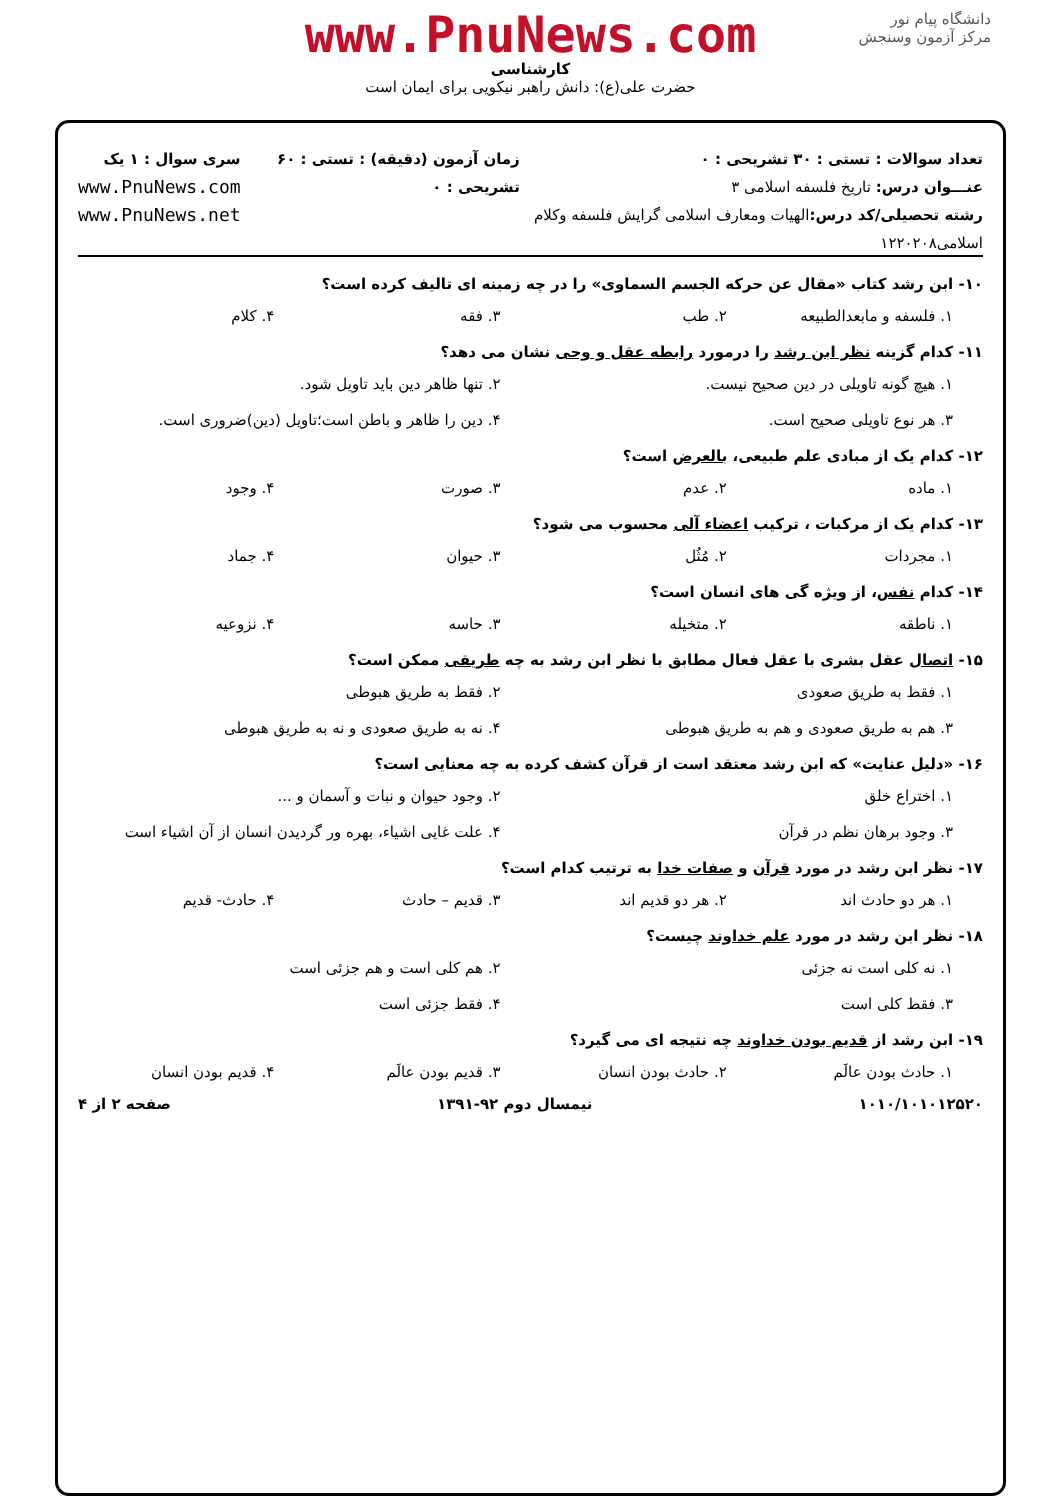دانشگاه پیام نور
مرکز آزمون وسنجش
www.PnuNews.com
کارشناسی
حضرت علی(ع): دانش راهبر نیکویی برای ایمان است
تعداد سوالات : تستی : ۳۰ تشریحی : ۰
عنـــوان درس: تاریخ فلسفه اسلامی ۳
رشته تحصیلی/کد درس: الهیات ومعارف اسلامی گرایش فلسفه وکلام اسلامی۱۲۲۰۲۰۸
زمان آزمون (دقیقه) : تستی : ۶۰ تشریحی : ۰
سری سوال : ۱ یک
www.PnuNews.com
www.PnuNews.net
۱۰- ابن رشد کتاب «مقال عن حرکه الجسم السماوی» را در چه زمینه ای تالیف کرده است؟
۱. فلسفه و مابعدالطبیعه ۲. طب ۳. فقه ۴. کلام
۱۱- کدام گزینه نظر ابن رشد را درمورد رابطه عقل و وحی نشان می دهد؟
۱. هیچ گونه تاویلی در دین صحیح نیست. ۲. تنها ظاهر دین باید تاویل شود. ۳. هر نوع تاویلی صحیح است. ۴. دین را ظاهر و باطن است؛تاویل (دین)ضروری است.
۱۲- کدام یک از مبادی علم طبیعی، بالعرض است؟
۱. ماده ۲. عدم ۳. صورت ۴. وجود
۱۳- کدام یک از مرکبات ، ترکیب اعضاء آلی محسوب می شود؟
۱. مجردات ۲. مُثُل ۳. حیوان ۴. جماد
۱۴- کدام نفس، از ویژه گی های انسان است؟
۱. ناطقه ۲. متخیله ۳. حاسه ۴. نزوعیه
۱۵- اتصال عقل بشری با عقل فعال مطابق با نظر ابن رشد به چه طریقی ممکن است؟
۱. فقط به طریق صعودی ۲. فقط به طریق هبوطی ۳. هم به طریق صعودی و هم به طریق هبوطی ۴. نه به طریق صعودی و نه به طریق هبوطی
۱۶- «دلیل عنایت» که ابن رشد معتقد است از قرآن کشف کرده به چه معنایی است؟
۱. اختراع خلق ۲. وجود حیوان و نبات و آسمان و ... ۳. وجود برهان نظم در قرآن ۴. علت غایی اشیاء، بهره ور گردیدن انسان از آن اشیاء است
۱۷- نظر ابن رشد در مورد قرآن و صفات خدا به ترتیب کدام است؟
۱. هر دو حادث اند ۲. هر دو قدیم اند ۳. قدیم – حادث ۴. حادث- قدیم
۱۸- نظر ابن رشد در مورد علم خداوند چیست؟
۱. نه کلی است نه جزئی ۲. هم کلی است و هم جزئی است ۳. فقط کلی است ۴. فقط جزئی است
۱۹- ابن رشد از قدیم بودن خداوند چه نتیجه ای می گیرد؟
۱. حادث بودن عالَم ۲. حادث بودن انسان ۳. قدیم بودن عالَم ۴. قدیم بودن انسان
۱۰۱۰/۱۰۱۰۱۲۵۲۰ نیمسال دوم ۹۲-۱۳۹۱ صفحه ۲ از ۴